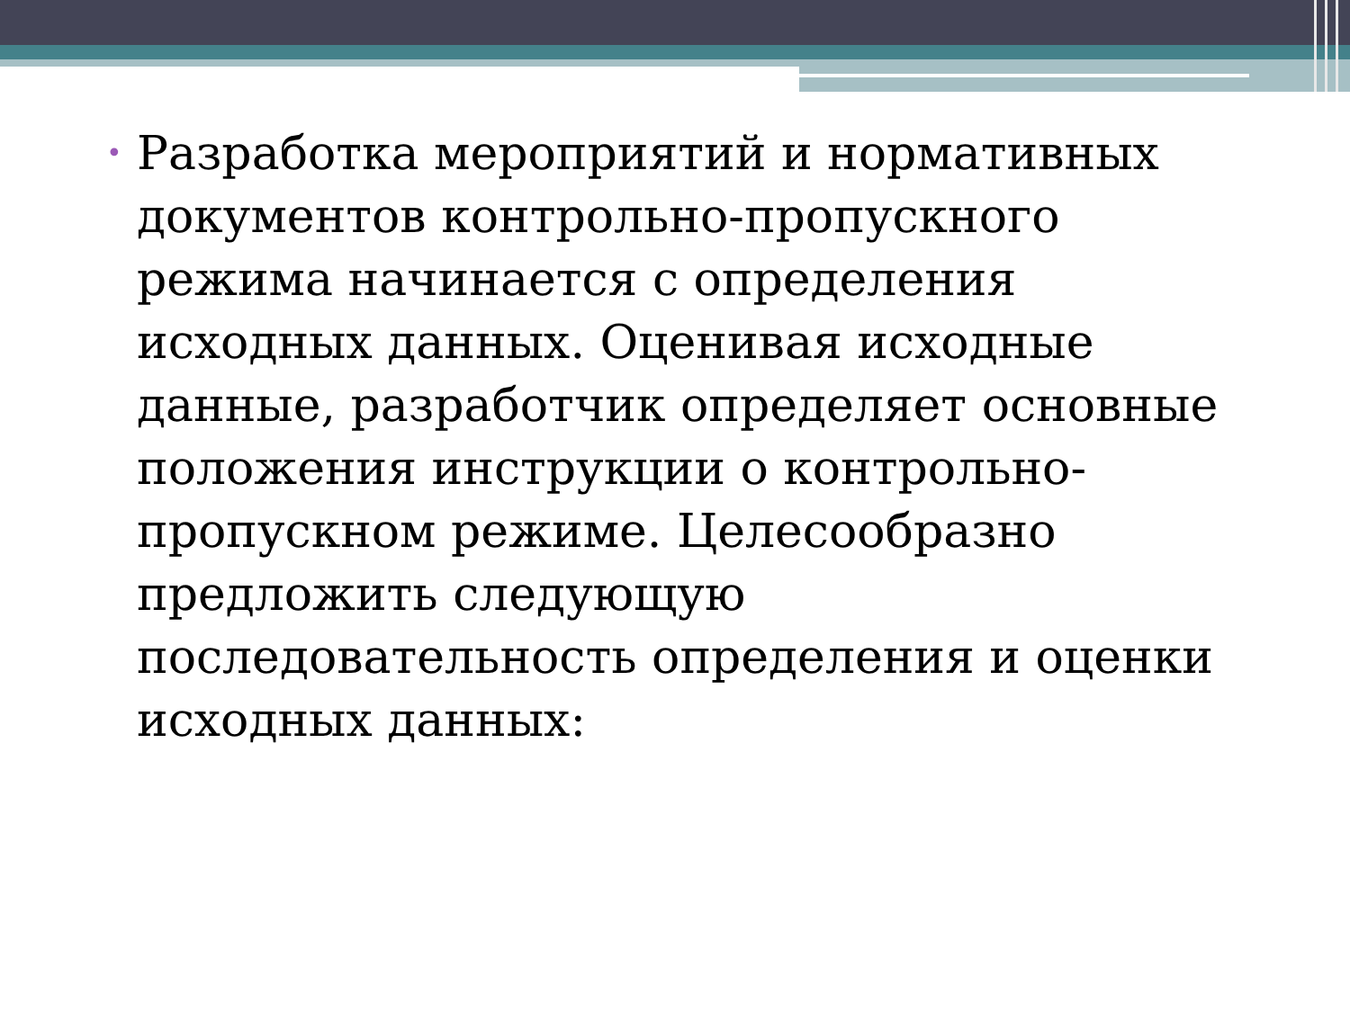•
Разработка мероприятий и нормативных документов контрольно-пропускного режима начинается с определения исходных данных. Оценивая исходные данные, разработчик определяет основные положения инструкции о контрольно-пропускном режиме. Целесообразно предложить следующую последовательность определения и оценки исходных данных: